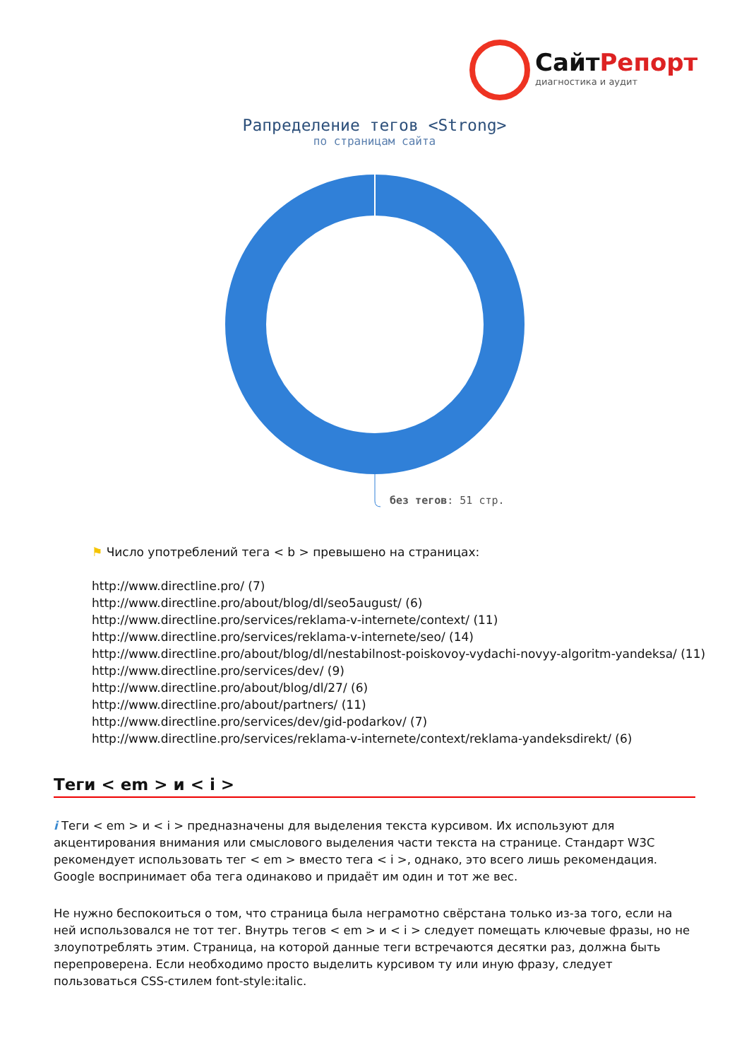СайтРепорт
диагностика и аудит
Рапределение тегов <Strong>
по страницам сайта
без тегов: 51 стр.
⚑ Число употреблений тега < b > превышено на страницах:
http://www.directline.pro/ (7)
http://www.directline.pro/about/blog/dl/seo5august/ (6)
http://www.directline.pro/services/reklama-v-internete/context/ (11)
http://www.directline.pro/services/reklama-v-internete/seo/ (14)
http://www.directline.pro/about/blog/dl/nestabilnost-poiskovoy-vydachi-novyy-algoritm-yandeksa/ (11)
http://www.directline.pro/services/dev/ (9)
http://www.directline.pro/about/blog/dl/27/ (6)
http://www.directline.pro/about/partners/ (11)
http://www.directline.pro/services/dev/gid-podarkov/ (7)
http://www.directline.pro/services/reklama-v-internete/context/reklama-yandeksdirekt/ (6)
Теги < em > и < i >
i Теги < em > и < i > предназначены для выделения текста курсивом. Их используют для акцентирования внимания или смыслового выделения части текста на странице. Стандарт W3C рекомендует использовать тег < em > вместо тега < i >, однако, это всего лишь рекомендация. Google воспринимает оба тега одинаково и придаёт им один и тот же вес.
Не нужно беспокоиться о том, что страница была неграмотно свёрстана только из-за того, если на ней использовался не тот тег. Внутрь тегов < em > и < i > следует помещать ключевые фразы, но не злоупотреблять этим. Страница, на которой данные теги встречаются десятки раз, должна быть перепроверена. Если необходимо просто выделить курсивом ту или иную фразу, следует пользоваться CSS-стилем font-style:italic.